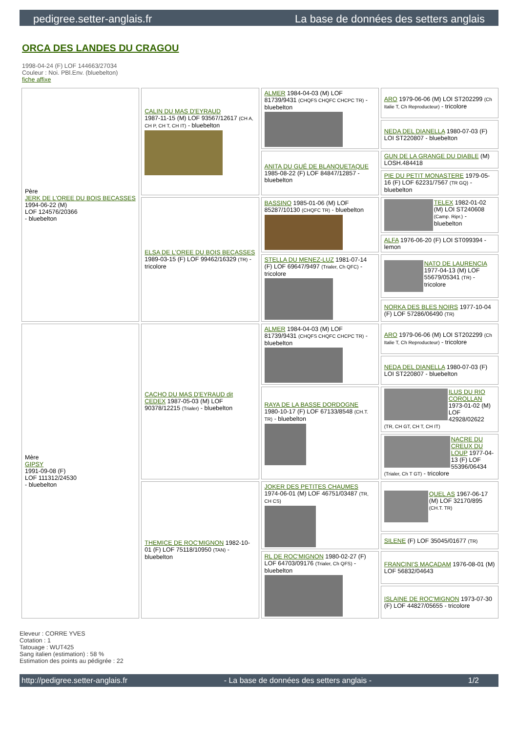pedigree.setter-anglais.fr La base de données des setters anglais
ORCA DES LANDES DU CRAGOU
1998-04-24 (F) LOF 144663/27034
Couleur : Noi. PBl.Env. (bluebelton)
fiche affixe
| Père JERK DE L'OREE DU BOIS BECASSES 1994-06-22 (M) LOF 124576/20366 - bluebelton | CALIN DU MAS D'EYRAUD 1987-11-15 (M) LOF 93567/12617 (CH A, CH P, CH T, CH IT) - bluebelton | ALMER 1984-04-03 (M) LOF 81739/9431 (CHQFS CHQFC CHCPC TR) - bluebelton | ARO 1979-06-06 (M) LOI ST202299 (Ch Italie T, Ch Reproducteur) - tricolore |
| | | | NEDA DEL DIANELLA 1980-07-03 (F) LOI ST220807 - bluebelton |
| | | ANITA DU GUÉ DE BLANQUETAQUE 1985-08-22 (F) LOF 84847/12857 - bluebelton | GUN DE LA GRANGE DU DIABLE (M) LOSH.484418 |
| | | | PIE DU PETIT MONASTERE 1979-05-16 (F) LOF 62231/7567 (TR GQ) - bluebelton |
| | ELSA DE L'OREE DU BOIS BECASSES 1989-03-15 (F) LOF 99462/16329 (TR) - tricolore | BASSINO 1985-01-06 (M) LOF 85287/10130 (CHQFC TR) - bluebelton | TELEX 1982-01-02 (M) LOI ST240608 (Camp. Ripr.) - bluebelton |
| | | | ALFA 1976-06-20 (F) LOI ST099394 - lemon |
| | | STELLA DU MENEZ-LUZ 1981-07-14 (F) LOF 69647/9497 (Trialer, Ch QFC) - tricolore | NATO DE LAURENCIA 1977-04-13 (M) LOF 55679/05341 (TR) - tricolore |
| | | | NORKA DES BLES NOIRS 1977-10-04 (F) LOF 57286/06490 (TR) |
| Mère GIPSY 1991-09-08 (F) LOF 111312/24530 - bluebelton | CACHO DU MAS D'EYRAUD dit CEDEX 1987-05-03 (M) LOF 90378/12215 (Trialer) - bluebelton | ALMER 1984-04-03 (M) LOF 81739/9431 (CHQFS CHQFC CHCPC TR) - bluebelton | ARO 1979-06-06 (M) LOI ST202299 (Ch Italie T, Ch Reproducteur) - tricolore |
| | | | NEDA DEL DIANELLA 1980-07-03 (F) LOI ST220807 - bluebelton |
| | | RAYA DE LA BASSE DORDOGNE 1980-10-17 (F) LOF 67133/8548 (CH.T. TR) - bluebelton | ILUS DU RIO COROLLAN 1973-01-02 (M) LOF 42928/02622 (TR, CH GT, CH T, CH IT) |
| | | | NACRE DU CREUX DU LOUP 1977-04-13 (F) LOF 55396/06434 (Trialer, Ch T GT) - tricolore |
| | THEMICE DE ROC'MIGNON 1982-10-01 (F) LOF 75118/10950 (TAN) - bluebelton | JOKER DES PETITES CHAUMES 1974-06-01 (M) LOF 46751/03487 (TR, CH CS) | QUEL AS 1967-06-17 (M) LOF 32170/895 (CH.T. TR) |
| | | | SILENE (F) LOF 35045/01677 (TR) |
| | | RL DE ROC'MIGNON 1980-02-27 (F) LOF 64703/09176 (Trialer, Ch QFS) - bluebelton | FRANCINI'S MACADAM 1976-08-01 (M) LOF 56832/04643 |
| | | | ISLAINE DE ROC'MIGNON 1973-07-30 (F) LOF 44827/05655 - tricolore |
Eleveur : CORRE YVES
Cotation : 1
Tatouage : WUT425
Sang italien (estimation) : 58 %
Estimation des points au pédigrée : 22
http://pedigree.setter-anglais.fr - La base de données des setters anglais - 1/2